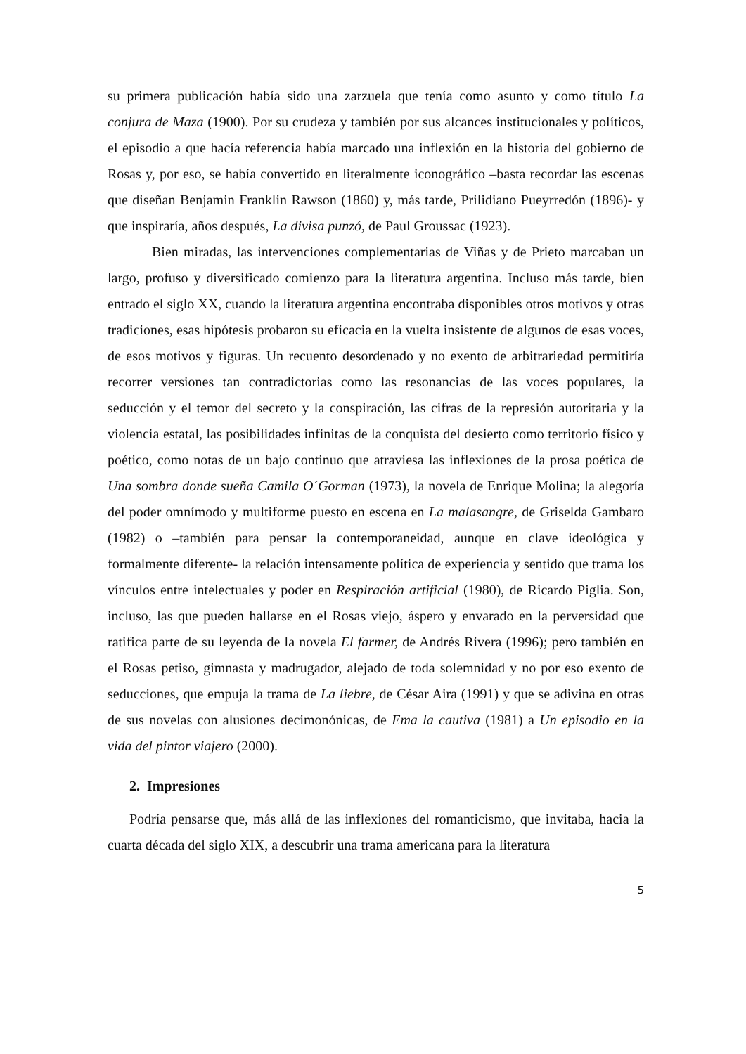su primera publicación había sido una zarzuela que tenía como asunto y como título La conjura de Maza (1900). Por su crudeza y también por sus alcances institucionales y políticos, el episodio a que hacía referencia había marcado una inflexión en la historia del gobierno de Rosas y, por eso, se había convertido en literalmente iconográfico –basta recordar las escenas que diseñan Benjamin Franklin Rawson (1860) y, más tarde, Prilidiano Pueyrredón (1896)- y que inspiraría, años después, La divisa punzó, de Paul Groussac (1923).
Bien miradas, las intervenciones complementarias de Viñas y de Prieto marcaban un largo, profuso y diversificado comienzo para la literatura argentina. Incluso más tarde, bien entrado el siglo XX, cuando la literatura argentina encontraba disponibles otros motivos y otras tradiciones, esas hipótesis probaron su eficacia en la vuelta insistente de algunos de esas voces, de esos motivos y figuras. Un recuento desordenado y no exento de arbitrariedad permitiría recorrer versiones tan contradictorias como las resonancias de las voces populares, la seducción y el temor del secreto y la conspiración, las cifras de la represión autoritaria y la violencia estatal, las posibilidades infinitas de la conquista del desierto como territorio físico y poético, como notas de un bajo continuo que atraviesa las inflexiones de la prosa poética de Una sombra donde sueña Camila O´Gorman (1973), la novela de Enrique Molina; la alegoría del poder omnímodo y multiforme puesto en escena en La malasangre, de Griselda Gambaro (1982) o –también para pensar la contemporaneidad, aunque en clave ideológica y formalmente diferente- la relación intensamente política de experiencia y sentido que trama los vínculos entre intelectuales y poder en Respiración artificial (1980), de Ricardo Piglia. Son, incluso, las que pueden hallarse en el Rosas viejo, áspero y envarado en la perversidad que ratifica parte de su leyenda de la novela El farmer, de Andrés Rivera (1996); pero también en el Rosas petiso, gimnasta y madrugador, alejado de toda solemnidad y no por eso exento de seducciones, que empuja la trama de La liebre, de César Aira (1991) y que se adivina en otras de sus novelas con alusiones decimonónicas, de Ema la cautiva (1981) a Un episodio en la vida del pintor viajero (2000).
2. Impresiones
Podría pensarse que, más allá de las inflexiones del romanticismo, que invitaba, hacia la cuarta década del siglo XIX, a descubrir una trama americana para la literatura
5